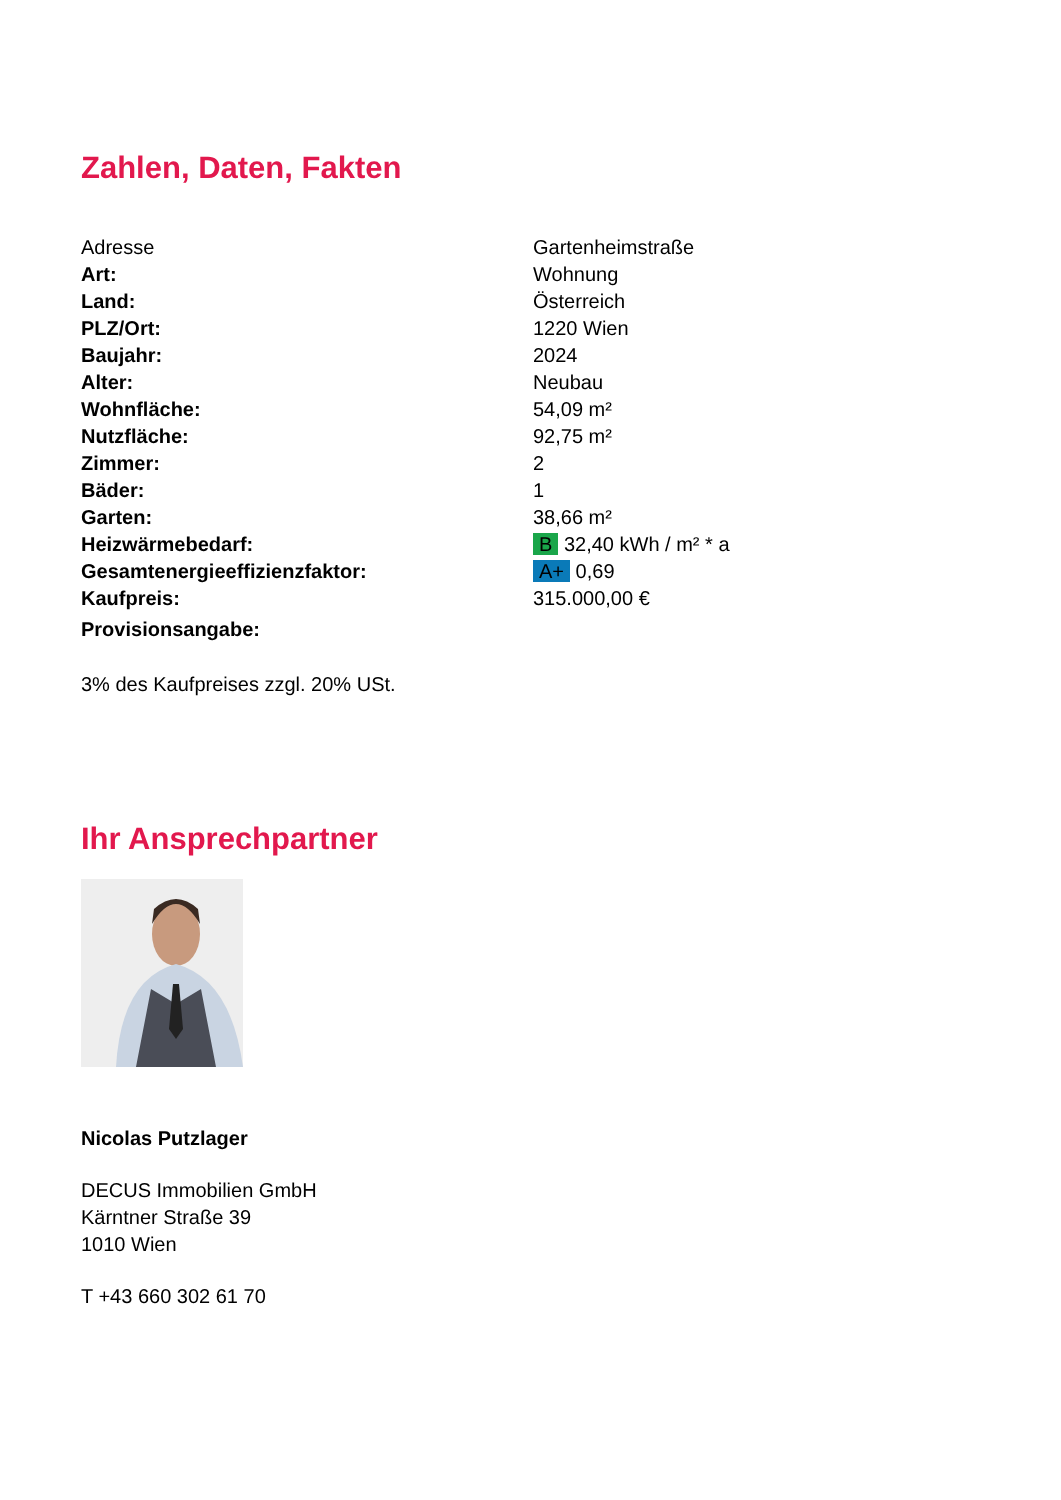Zahlen, Daten, Fakten
| Adresse | Gartenheimstraße |
| Art: | Wohnung |
| Land: | Österreich |
| PLZ/Ort: | 1220 Wien |
| Baujahr: | 2024 |
| Alter: | Neubau |
| Wohnfläche: | 54,09 m² |
| Nutzfläche: | 92,75 m² |
| Zimmer: | 2 |
| Bäder: | 1 |
| Garten: | 38,66 m² |
| Heizwärmebedarf: | B 32,40 kWh / m² * a |
| Gesamtenergieeffizienzfaktor: | A+ 0,69 |
| Kaufpreis: | 315.000,00 € |
| Provisionsangabe: | |
3% des Kaufpreises zzgl. 20% USt.
Ihr Ansprechpartner
Nicolas Putzlager
DECUS Immobilien GmbH
Kärntner Straße 39
1010 Wien
T +43 660 302 61 70